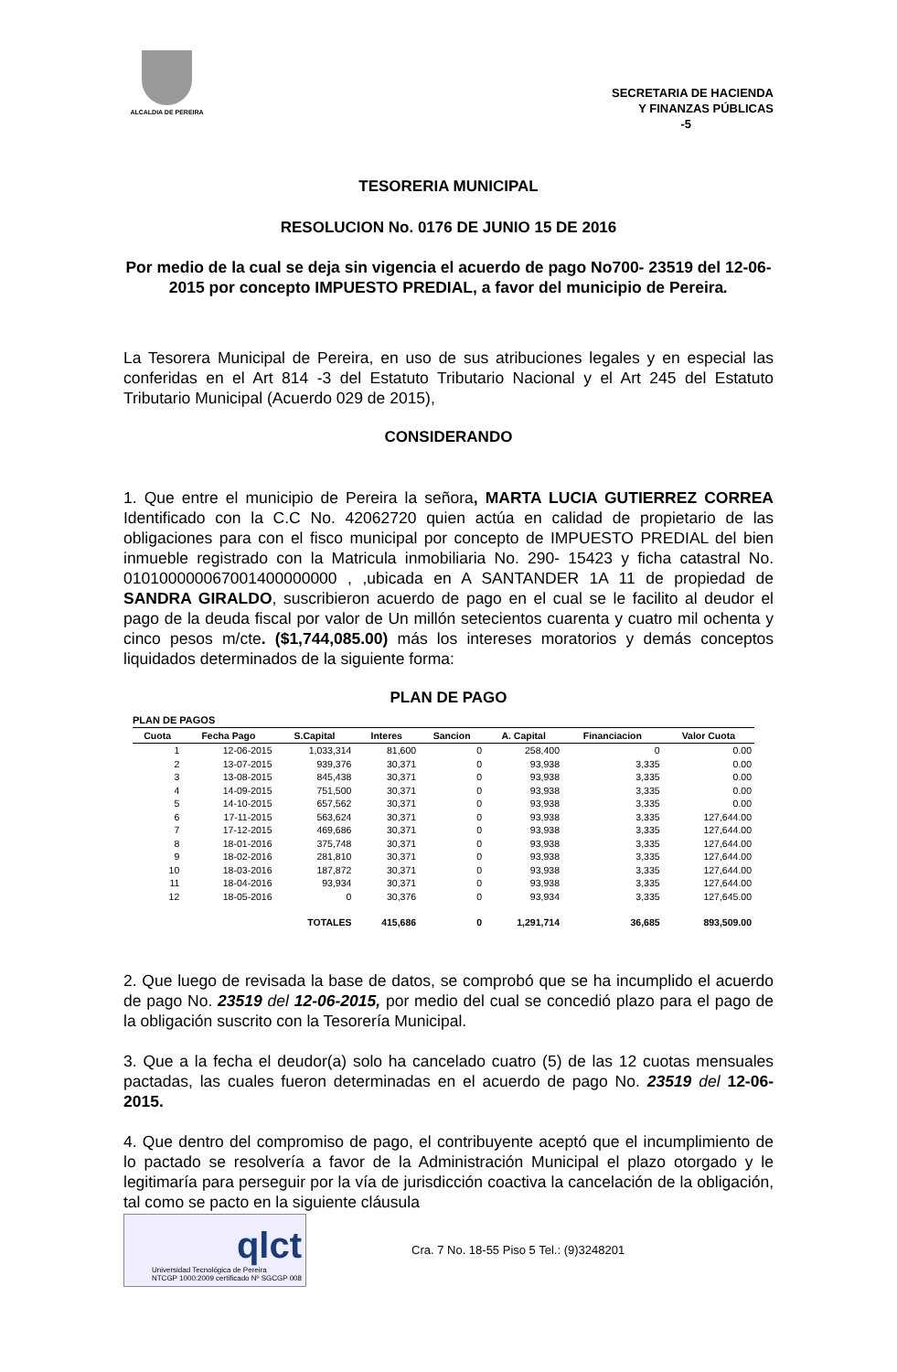ALCALDIA DE PEREIRA
SECRETARIA DE HACIENDA
Y FINANZAS PÚBLICAS
-5
TESORERIA MUNICIPAL
RESOLUCION No. 0176 DE JUNIO 15 DE 2016
Por medio de la cual se deja sin vigencia el acuerdo de pago No700- 23519 del 12-06-2015 por concepto IMPUESTO PREDIAL, a favor del municipio de Pereira.
La Tesorera Municipal de Pereira, en uso de sus atribuciones legales y en especial las conferidas en el Art 814 -3 del Estatuto Tributario Nacional y el Art 245 del Estatuto Tributario Municipal (Acuerdo 029 de 2015),
CONSIDERANDO
1. Que entre el municipio de Pereira la señora, MARTA LUCIA GUTIERREZ CORREA Identificado con la C.C No. 42062720 quien actúa en calidad de propietario de las obligaciones para con el fisco municipal por concepto de IMPUESTO PREDIAL del bien inmueble registrado con la Matricula inmobiliaria No. 290- 15423 y ficha catastral No. 010100000067001400000000 , ,ubicada en A SANTANDER 1A 11 de propiedad de SANDRA GIRALDO, suscribieron acuerdo de pago en el cual se le facilito al deudor el pago de la deuda fiscal por valor de Un millón setecientos cuarenta y cuatro mil ochenta y cinco pesos m/cte. ($1,744,085.00) más los intereses moratorios y demás conceptos liquidados determinados de la siguiente forma:
PLAN DE PAGO
PLAN DE PAGOS
| Cuota | Fecha Pago | S.Capital | Interes | Sancion | A. Capital | Financiacion | Valor Cuota |
| --- | --- | --- | --- | --- | --- | --- | --- |
| 1 | 12-06-2015 | 1,033,314 | 81,600 | 0 | 258,400 | 0 | 0.00 |
| 2 | 13-07-2015 | 939,376 | 30,371 | 0 | 93,938 | 3,335 | 0.00 |
| 3 | 13-08-2015 | 845,438 | 30,371 | 0 | 93,938 | 3,335 | 0.00 |
| 4 | 14-09-2015 | 751,500 | 30,371 | 0 | 93,938 | 3,335 | 0.00 |
| 5 | 14-10-2015 | 657,562 | 30,371 | 0 | 93,938 | 3,335 | 0.00 |
| 6 | 17-11-2015 | 563,624 | 30,371 | 0 | 93,938 | 3,335 | 127,644.00 |
| 7 | 17-12-2015 | 469,686 | 30,371 | 0 | 93,938 | 3,335 | 127,644.00 |
| 8 | 18-01-2016 | 375,748 | 30,371 | 0 | 93,938 | 3,335 | 127,644.00 |
| 9 | 18-02-2016 | 281,810 | 30,371 | 0 | 93,938 | 3,335 | 127,644.00 |
| 10 | 18-03-2016 | 187,872 | 30,371 | 0 | 93,938 | 3,335 | 127,644.00 |
| 11 | 18-04-2016 | 93,934 | 30,371 | 0 | 93,938 | 3,335 | 127,644.00 |
| 12 | 18-05-2016 | 0 | 30,376 | 0 | 93,934 | 3,335 | 127,645.00 |
| | | TOTALES | 415,686 | 0 | 1,291,714 | 36,685 | 893,509.00 |
2. Que luego de revisada la base de datos, se comprobó que se ha incumplido el acuerdo de pago No. 23519 del 12-06-2015, por medio del cual se concedió plazo para el pago de la obligación suscrito con la Tesorería Municipal.
3. Que a la fecha el deudor(a) solo ha cancelado cuatro (5) de las 12 cuotas mensuales pactadas, las cuales fueron determinadas en el acuerdo de pago No. 23519 del 12-06-2015.
4. Que dentro del compromiso de pago, el contribuyente aceptó que el incumplimiento de lo pactado se resolvería a favor de la Administración Municipal el plazo otorgado y le legitimaría para perseguir por la vía de jurisdicción coactiva la cancelación de la obligación, tal como se pacto en la siguiente cláusula
qlct
Universidad Tecnológica de Pereira
NTCGP 1000:2009 certificado Nº SGCGP 008
Cra. 7 No. 18-55 Piso 5 Tel.: (9)3248201